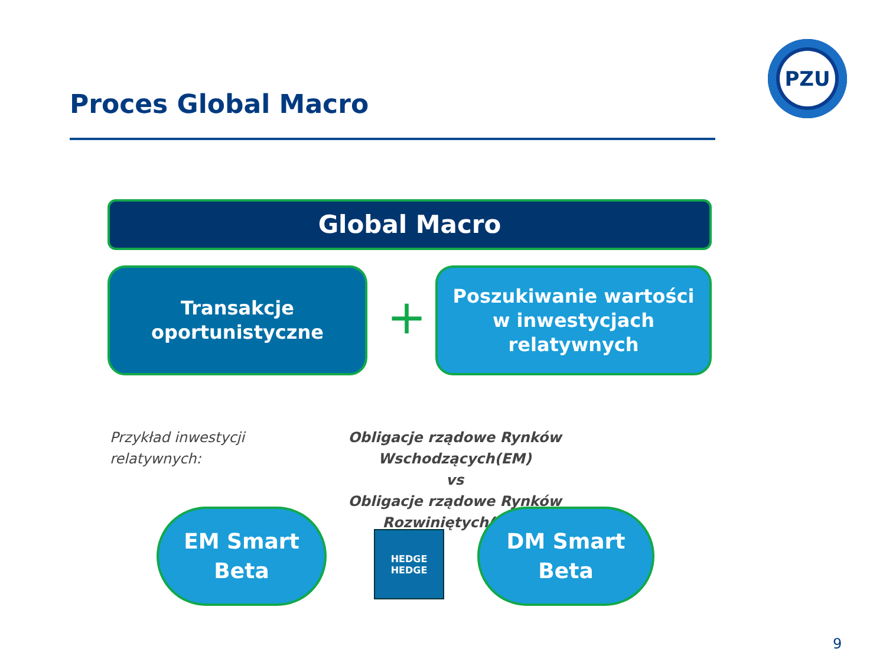PZU
Proces Global Macro
Global Macro
Transakcje
oportunistyczne
+
Poszukiwanie wartości
w inwestycjach
relatywnych
Przykład inwestycji
relatywnych:
Obligacje rządowe Rynków Wschodzących(EM)
vs
Obligacje rządowe Rynków Rozwiniętych(DM)
EM Smart
Beta
HEDGE
HEDGE
DM Smart
Beta
9